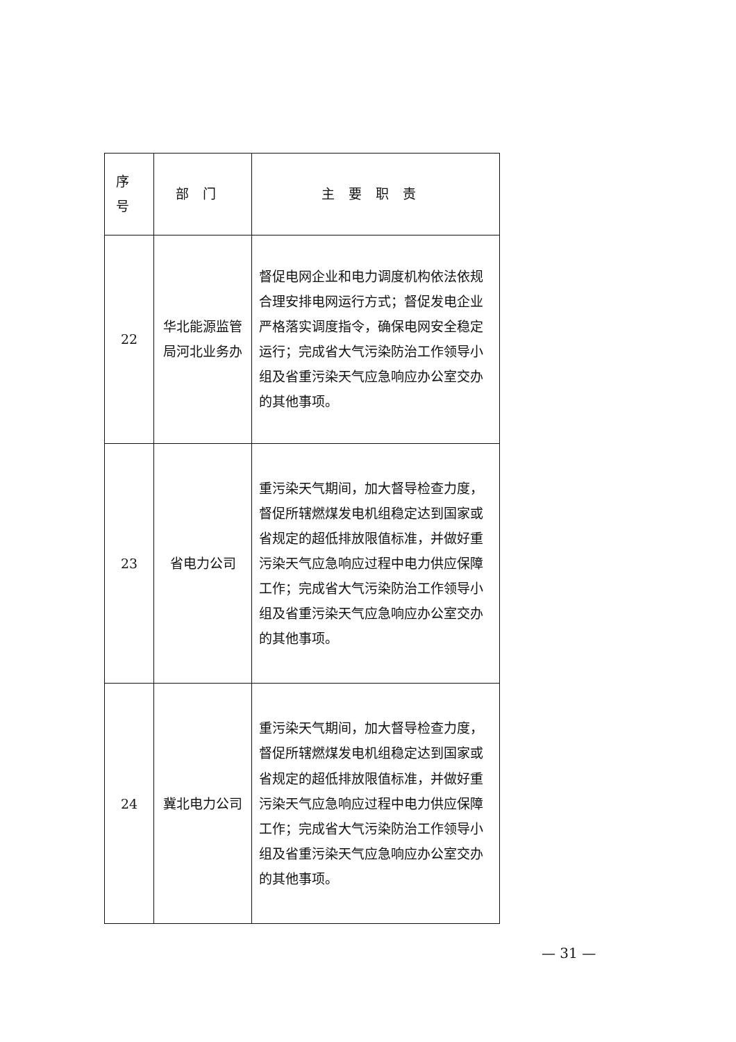| 序号 | 部门 | 主要职责 |
| --- | --- | --- |
| 22 | 华北能源监管局河北业务办 | 督促电网企业和电力调度机构依法依规合理安排电网运行方式；督促发电企业严格落实调度指令，确保电网安全稳定运行；完成省大气污染防治工作领导小组及省重污染天气应急响应办公室交办的其他事项。 |
| 23 | 省电力公司 | 重污染天气期间，加大督导检查力度，督促所辖燃煤发电机组稳定达到国家或省规定的超低排放限值标准，并做好重污染天气应急响应过程中电力供应保障工作；完成省大气污染防治工作领导小组及省重污染天气应急响应办公室交办的其他事项。 |
| 24 | 冀北电力公司 | 重污染天气期间，加大督导检查力度，督促所辖燃煤发电机组稳定达到国家或省规定的超低排放限值标准，并做好重污染天气应急响应过程中电力供应保障工作；完成省大气污染防治工作领导小组及省重污染天气应急响应办公室交办的其他事项。 |
— 31 —